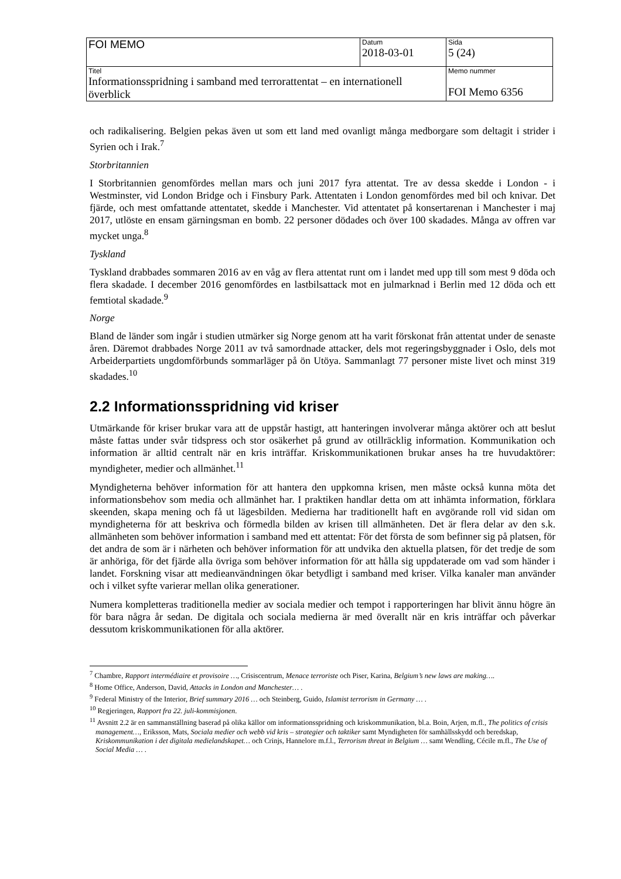| FOI MEMO | Datum 2018-03-01 | Sida 5 (24) |
| Titel Informationsspridning i samband med terrorattentat – en internationell överblick | | Memo nummer FOI Memo 6356 |
och radikalisering. Belgien pekas även ut som ett land med ovanligt många medborgare som deltagit i strider i Syrien och i Irak.<sup>7</sup>
Storbritannien
I Storbritannien genomfördes mellan mars och juni 2017 fyra attentat. Tre av dessa skedde i London - i Westminster, vid London Bridge och i Finsbury Park. Attentaten i London genomfördes med bil och knivar. Det fjärde, och mest omfattande attentatet, skedde i Manchester. Vid attentatet på konsertarenan i Manchester i maj 2017, utlöste en ensam gärningsman en bomb. 22 personer dödades och över 100 skadades. Många av offren var mycket unga.<sup>8</sup>
Tyskland
Tyskland drabbades sommaren 2016 av en våg av flera attentat runt om i landet med upp till som mest 9 döda och flera skadade. I december 2016 genomfördes en lastbilsattack mot en julmarknad i Berlin med 12 döda och ett femtiotal skadade.<sup>9</sup>
Norge
Bland de länder som ingår i studien utmärker sig Norge genom att ha varit förskonat från attentat under de senaste åren. Däremot drabbades Norge 2011 av två samordnade attacker, dels mot regeringsbyggnader i Oslo, dels mot Arbeiderpartiets ungdomförbunds sommarläger på ön Utöya. Sammanlagt 77 personer miste livet och minst 319 skadades.<sup>10</sup>
2.2 Informationsspridning vid kriser
Utmärkande för kriser brukar vara att de uppstår hastigt, att hanteringen involverar många aktörer och att beslut måste fattas under svår tidspress och stor osäkerhet på grund av otillräcklig information. Kommunikation och information är alltid centralt när en kris inträffar. Kriskommunikationen brukar anses ha tre huvudaktörer: myndigheter, medier och allmänhet.<sup>11</sup>
Myndigheterna behöver information för att hantera den uppkomna krisen, men måste också kunna möta det informationsbehov som media och allmänhet har. I praktiken handlar detta om att inhämta information, förklara skeenden, skapa mening och få ut lägesbilden. Medierna har traditionellt haft en avgörande roll vid sidan om myndigheterna för att beskriva och förmedla bilden av krisen till allmänheten. Det är flera delar av den s.k. allmänheten som behöver information i samband med ett attentat: För det första de som befinner sig på platsen, för det andra de som är i närheten och behöver information för att undvika den aktuella platsen, för det tredje de som är anhöriga, för det fjärde alla övriga som behöver information för att hålla sig uppdaterade om vad som händer i landet. Forskning visar att medieanvändningen ökar betydligt i samband med kriser. Vilka kanaler man använder och i vilket syfte varierar mellan olika generationer.
Numera kompletteras traditionella medier av sociala medier och tempot i rapporteringen har blivit ännu högre än för bara några år sedan. De digitala och sociala medierna är med överallt när en kris inträffar och påverkar dessutom kriskommunikationen för alla aktörer.
<sup>7</sup> Chambre, Rapport intermédiaire et provisoire …, Crisiscentrum, Menace terroriste och Piser, Karina, Belgium’s new laws are making….
<sup>8</sup> Home Office, Anderson, David, Attacks in London and Manchester… .
<sup>9</sup> Federal Ministry of the Interior, Brief summary 2016 … och Steinberg, Guido, Islamist terrorism in Germany … .
<sup>10</sup> Regjeringen, Rapport fra 22. juli-kommisjonen.
<sup>11</sup> Avsnitt 2.2 är en sammanställning baserad på olika källor om informationsspridning och kriskommunikation, bl.a. Boin, Arjen, m.fl., The politics of crisis management…, Eriksson, Mats, Sociala medier och webb vid kris – strategier och taktiker samt Myndigheten för samhällsskydd och beredskap, Kriskommunikation i det digitala medielandskapet… och Crinjs, Hannelore m.f.l., Terrorism threat in Belgium … samt Wendling, Cécile m.fl., The Use of Social Media … .